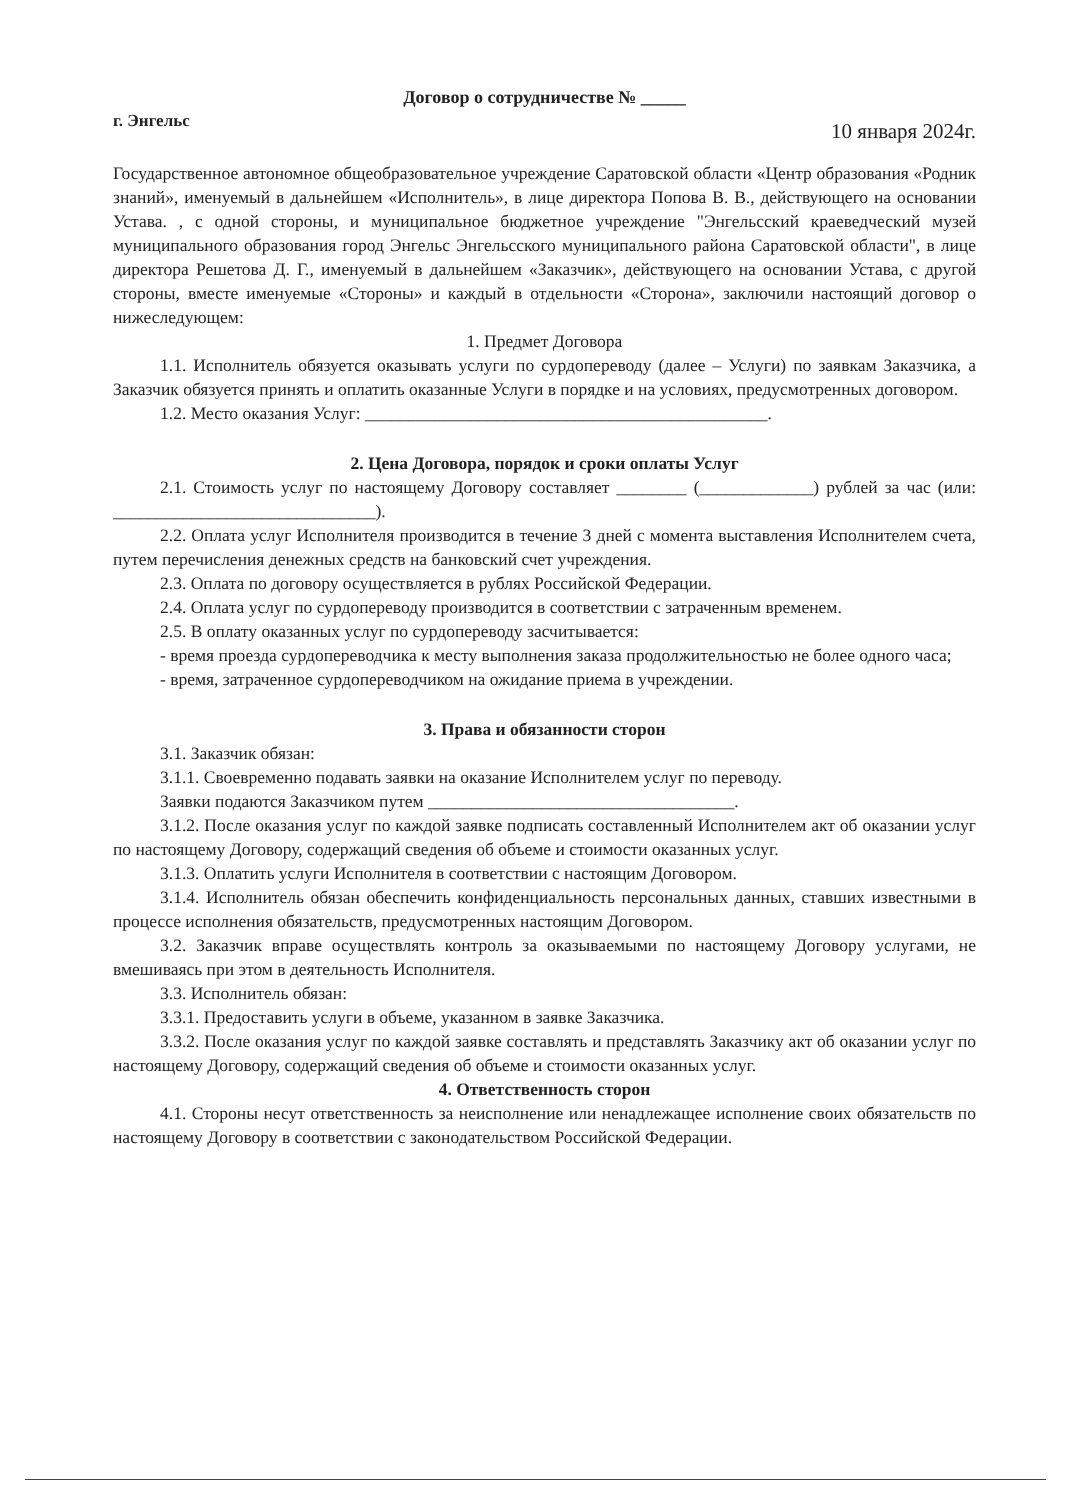Договор о сотрудничестве № _____
г. Энгельс 10 января 2024г.
Государственное автономное общеобразовательное учреждение Саратовской области «Центр образования «Родник знаний», именуемый в дальнейшем «Исполнитель», в лице директора Попова В. В., действующего на основании Устава. , с одной стороны, и муниципальное бюджетное учреждение "Энгельсский краеведческий музей муниципального образования город Энгельс Энгельсского муниципального района Саратовской области", в лице директора Решетова Д. Г., именуемый в дальнейшем «Заказчик», действующего на основании Устава, с другой стороны, вместе именуемые «Стороны» и каждый в отдельности «Сторона», заключили настоящий договор о нижеследующем:
1. Предмет Договора
1.1. Исполнитель обязуется оказывать услуги по сурдопереводу (далее – Услуги) по заявкам Заказчика, а Заказчик обязуется принять и оплатить оказанные Услуги в порядке и на условиях, предусмотренных договором.
1.2. Место оказания Услуг: ______________________________________________.
2. Цена Договора, порядок и сроки оплаты Услуг
2.1. Стоимость услуг по настоящему Договору составляет ________ (_____________) рублей за час (или: ______________________________).
2.2. Оплата услуг Исполнителя производится в течение 3 дней с момента выставления Исполнителем счета, путем перечисления денежных средств на банковский счет учреждения.
2.3. Оплата по договору осуществляется в рублях Российской Федерации.
2.4. Оплата услуг по сурдопереводу производится в соответствии с затраченным временем.
2.5. В оплату оказанных услуг по сурдопереводу засчитывается:
- время проезда сурдопереводчика к месту выполнения заказа продолжительностью не более одного часа;
- время, затраченное сурдопереводчиком на ожидание приема в учреждении.
3. Права и обязанности сторон
3.1. Заказчик обязан:
3.1.1. Своевременно подавать заявки на оказание Исполнителем услуг по переводу.
Заявки подаются Заказчиком путем ___________________________________.
3.1.2. После оказания услуг по каждой заявке подписать составленный Исполнителем акт об оказании услуг по настоящему Договору, содержащий сведения об объеме и стоимости оказанных услуг.
3.1.3. Оплатить услуги Исполнителя в соответствии с настоящим Договором.
3.1.4. Исполнитель обязан обеспечить конфиденциальность персональных данных, ставших известными в процессе исполнения обязательств, предусмотренных настоящим Договором.
3.2. Заказчик вправе осуществлять контроль за оказываемыми по настоящему Договору услугами, не вмешиваясь при этом в деятельность Исполнителя.
3.3. Исполнитель обязан:
3.3.1. Предоставить услуги в объеме, указанном в заявке Заказчика.
3.3.2. После оказания услуг по каждой заявке составлять и представлять Заказчику акт об оказании услуг по настоящему Договору, содержащий сведения об объеме и стоимости оказанных услуг.
4. Ответственность сторон
4.1. Стороны несут ответственность за неисполнение или ненадлежащее исполнение своих обязательств по настоящему Договору в соответствии с законодательством Российской Федерации.